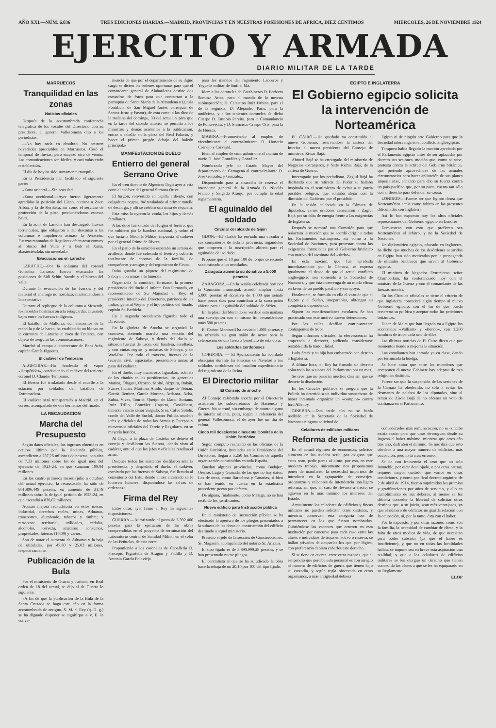AÑO XXI.—NÚM. 6.036 TRES EDICIONES DIARIAS.—MADRID, PROVINCIAS Y EN NUESTRAS POSESIONES DE AFRICA, DIEZ CENTIMOS MIERCOLES, 26 DE NOVIEMBRE 1924
EJERCITO Y ARMADA
DIARIO MILITAR DE LA TARDE
MARRUECOS
Tranquilidad en las zonas
Noticias oficiales
Después de la acostumbrada conferencia telegráfica de los vocales del Directorio con su presidente, el general Vallespinosa dijo a los periodistas:
—No hay nada en absoluto. No ocurren novedades apreciables en Marruecos. Cesó el temporal de lluvias; pero empezó otro de viento. Las comunicaciones son fáciles, y casi todas están restablecidas.
El día de hoy ha sido sumamente tranquilo.
En la Presidencia han facilitado el siguiente parte:
«Zona oriental.—Sin novedad.
«Zona occidental.—Ayer fueron ligeramente agredidas la posición del Llano, cercana a Zoco Arbáa, y la de Kerikera, así como el servicio de protección de la pista, produciéndonos escasas bajas.
En la zona de Larache han descargado lluvias torrenciales, que obligaron a dar descanso a las columnas e impidieron actuase la Aviación. Fuerzas montadas de Regulares efectuaron convoy al blocao del Valle y a Bab el Xaria, abasteciéndola, sin novedad.»
Evacuaciones en Larache
LARACHE.—Por la columna del coronel González Carrasco fueron evacuadas las posiciones de Sidi Sehin, Yacobi y el blocao del valle.
Durante la evacuación de las fuerzas y del material el enemigo no hostilizó, manteniéndose a la expectativa.
Durante el repliegue de la columna a Mexerah, los rebeldes hostilizaron a la retaguardia, causando bajas entre las fuerzas indígenas.
El batallón de Mallorca, con elementos de la mehalla y de la harca, ha establecido un blocao en la carretera de Larache al zoco de Tzelatza, con objeto de asegurar las comunicaciones.
Marchó al campo el interventor de Beni Arós, capitán García Figueras.
El cadáver de Temprano
ALGECIRAS.—Ha fondeado el vapor «Hespérides», conduciendo el cadáver del teniente coronel D. Claudio Temprano.
El féretro fué trasladado desde el muelle a la estación por soldados del batallón de Extremadura.
El cadáver será transportado a Madrid, en el correo, acompañado de dos hermanos del finado.
LA RECAUDACION
Marcha del Presupuesto
Según datos oficiales, los ingresos obtenidos en octubre último por la Hacienda pública, ascendieron a 207,25 millones de pesetas, con alza de 7,33 millones sobre los de igual mes del ejercicio de 1923-24, en que sumaron 199,94 millones.
En los cuatro primeros meses (julio a octubre) del actual ejercicio, la recaudación ha sido de 861.806.449 pesetas, en aumento de 31,78 millones sobre la de igual período de 1923-24, en que ascendió a 830,02 millones.
Acusan mejora recaudatoria en estos meses: industrial, derechos reales, minas, Aduanas, transportes, alumbrado, tabacos y timbre; y retroceso: territorial, utilidades, cédulas, alcoholes, cerveza, azúcares, consumos, propiedades, loterías (10,09) y varios.
Son de notar el aumento de Aduanas y la baja de utilidades, por 47,80 y 25,03 millones, respectivamente.
Publicación de la Bula
Por el ministerio de Gracia y Justicia, en Real orden de 18 del actual, se dijo al de Guerra lo siguiente:
«A fin de que la publicación de la Bula de la Santa Cruzada se haga este año en la forma acostumbrada de antiguo, S. M. el Rey (q. D. g.) se ha dignado disponer se signifique a V. E. la conve-
niencia de que por el departamento de su digno cargo se dicten las órdenes oportunas para que el comandante general de Alabarderos destine dos escuadras de éstos para que concurran a la parroquia de Santa María de la Almudena o Iglesia Pontificia de San Miguel (antes parroquia de Santos Justo y Pastor), de esta corte, a las diez de la mañana del domingo, 30 del actual, y para que en la tarde del sábado anterior se permita a los ministros y demás asistentes a la publicación, entrar a caballo en la plaza del Real Palacio, y hacer el primer pregón debajo del balcón principal.»
MANIFESTACION DE DUELO
Entierro del general Serrano Orive
En el tren directo de Algeciras llegó ayer a esta corte el cadáver del general Serrano Orive.
El furgón, convertido en capilla ardiente, con colgaduras negras, fué trasladado al primer muelle de descarga, y allí se celebró una misa de réquiem.
Esta misa la oyeron la viuda, los hijos y demás familiares.
A las doce fué sacado del furgón el féretro, que iba cubierto por la bandera nacional, y sobre el que lucía la Medalla Militar, impuesta al cadáver por el general Primo de Rivera.
En el patio de la estación esperaba un armón de artillería, donde fué colocado el féretro y cubierto totalmente de coronas de la familia, de compañeros y amigos y del regimiento de Ceuta.
Daba guardia un piquete del regimiento de Saboya, con armas a la funerala.
Organizada la comitiva, formaron la primera presidencia del duelo el Infante Don Fernando, en representación de Su Majestad el Rey; el presidente interino del Directorio, patriarca de las Indias, general Weyler y el hijo político del finado, capitán Sr. Berbiela.
En la segunda presidencia figuraba todo el Directorio.
En la glorieta de Atocha se organizó la comitiva, abriendo marcha una sección del regimiento de Saboya, y detrás del duelo se situaron fuerzas de León, con bandera, enrollada, y con cintas negras, y músicas de Saboya, y de Wad-Ras. Por todo el trayecto, fuerzas de la Guardia civil, espaciadas, presentaban armas al paso del cadáver.
En el duelo, muy numeroso, figuraban, además de los citados en las presidencias, los generales Marina, Olaguer, Orozco, Moltó, Aizpuru, Dabán, Suárez Inclán, Martínez Anido, duque de Tetuán, García Benítez, García Moreno, Ardanaz, Acha, Zubia, Vives, Tourné, Queipo de Llano, Soriano, Ruiz Trillo, González Urqueta, Casalduero, teniente vicario señor Salgado, Sres. Calvo Sotelo, conde del Valle de Suchil, doctor Pulido, muchos jefes y oficiales de todas las Armas y Cuerpos y numerosos oficiales del Tercio y Regulares, en su mayoría heridos.
Al llegar a la plaza de Castelar se detuvo el cortejo y desfilaron las fuerzas, dando vista al cadáver, ante el que los jefes y oficiales rendían el arma.
Después todos los asistentes desfilaron ante la presidencia, y despedido el duelo, el cadáver, escoltado por las fuerzas de Saboya, fué llevado al cementerio del Este, donde al ser enterrado se le hicieron honores, disparándose las salvas de ordenanza.
Firma del Rey
Entre otras, ayer firmó el Rey las siguientes disposiciones:
GUERRA.—Autorizando el gasto de 3.392.400 pesetas para la ejecución de las obras comprendidas en el proyecto de terminación del Laboratorio central de Sanidad Militar en el solar de las Peñuelas, de esta corte.
Proponiendo a los coroneles de Caballería D. Procopio Pignatelli de Aragón y Padilla y D. Antonio García Polavieja
para los mandos del regimiento Lanceros y Yeguada militar de Smil el Má.
Idem a los coroneles de Carabineros D. Perfecto Somoza Arias, para el mando de la novena subinspección; D. Celestino Ruiz Urbina, para el de la segunda; D. Alejandro París, para la undécima, y a los tenientes coroneles de dicho Cuerpo D. Eusebio Pereira, para la Comandancia de Pontevedra, y D. Francisco Crespo Orts, para la de Huesca.
MARINA.—Promoviendo al empleo de vicealmirante al contraalmirante D. Honorio Cornejo y Carvajal.
Idem al empleo de contraalmirante al capitán de navío D. José González y González.
Nombrando jefe de Estado Mayor del departamento de Cartagena al contraalmirante D. José González y González.
Disponiendo pase a situación de reserva el intendente general de la Armada D. Nicolás Franco y Salgado Araujo, por cumplir la edad reglamentaria.
El aguinaldo del soldado
Circular del alcalde de Gijón
GIJON.—El alcalde ha enviado una circular a sus compañeros de toda la provincia, rogándoles que cooperen a la suscripción abierta para el aguinaldo del soldado.
Propone que el 10 por 100 de lo que se recaude sea destinado a los mutilados.
Zaragoza aumenta su donativo a 5.000 pesetas
ZARAGOZA.—En la sesión celebrada hoy por la Comisión municipal, acordó ampliar hasta 5.000 pesetas el donativo de 1.000 que señaló hace pocos días para contribuir a la suscripción abierta para el aguinaldo del soldado de Africa.
En la plaza del Mercado se verificó esta mañana una suscripción con el mismo fin, recaudándose unas 500 pesetas.
El Casino Mercantil ha enviado 1.000 pesetas y ha ofrecido su gran salón de actos para la celebración de una fiesta a beneficio de esta obra.
Los soldados cordobeses
CORDOBA. — El Ayuntamiento ha acordado obsequiar durante las Pascuas de Navidad a los soldados cordobeses del batallón expedicionario del regimiento de la Reina.
El Directorio militar
El Consejo de anoche
Al Consejo celebrado anoche por el Directorio asistieron los subsecretarios de Hacienda y Guerra. No se trató, sin embargo, de asunto alguno de interés saliente, pues, según la referencia del general Vallespinosa, el de ayer fué un día de calma.
Cinco mil doscientos cincuenta Comités de la Unión Patriótica
Según cómputo realizado en las oficinas de la Unión Patriótica, instaladas en la Presidencia del Directorio, llegan a 5.250 los Comités de aquella organización constituídos en toda España.
Quedan algunas provincias, como Badajoz, Orense, Lugo y Granada, de las que no hay datos. Los de otras, como Barcelona y Canarias, si bien se han tenido en cuenta en la estadística precedente pecan por defecto.
De alguna, finalmente, como Málaga, no se han recibido los justificantes.
Nuevo edificio para Instrucción pública
En el ministerio de Instrucción pública se ha efectuado la apertura de los pliegos presentados a la subasta de las obras de construcción del edificio destinado a aquel ministerio.
Presidió el jefe de la sección de Construcciones, Sr. Magasén, acompañado del notario Sr. Arizain.
El tipo fijado es de 3.890.999,28 pesetas, y se han presentado nueve pliegos.
El contratista al que se ha adjudicado la obra hace la rebaja de un 20,10 por 100 del tipo fijado.
EGIPTO E INGLATERRA
El Gobierno egipcio solicita la intervención de Norteamérica
EL CAIRO.—Ha quedado ya constituído el nuevo Gobierno, reservándose la cartera del Interior el nuevo presidente del Consejo de ministros, Ziwar Bajá.
Ahmed Bajá se ha encargado del ministerio de Negocios extranjeros, y Sade Kichia Bajá, de la cartera de Guerra.
Interrogado por los periodistas, Zaglul Bajá ha declarado que su retirada del Poder se hallaba inspirada en el sentimiento de evitar a su patria posibles peligros, que contaba alejar con la dimisión del Gobierno por él presidido.
En la sesión celebrada en la Cámara de diputados, varios oradores censuraron a Zaglul Bajá por su falta de energía frente a las exigencias de Inglaterra.
Después se nombró una Comisión para que redactara la moción que se acordó dirigir a todos los Parlamentos extranjeros, así como a la Sociedad de Naciones, para protestar contra las exigencias formuladas por el Gobierno británico con motivo del asesinato del «sirdar».
En esta moción, que fué aprobada inmediatamente por la Cámara, se expresa igualmente el deseo de que el actual conflicto angloegipcio sea sometido a la Sociedad de Naciones, y que ésta intervenga de un modo eficaz en favor de un pueblo pacífico y sin apoyo.
Finalmente, se formula en ella el voto de que el Egipto y el Sudán, inseparables, obtengan su completa independencia.
Siguen las manifestaciones escolares. Se han practicado con este motivo nuevas detenciones.
Por las calles desfilan continuamente contingentes de tropa.
Según informes oficiales, la efervescencia ha empezado a decrecer, pudiendo considerarse restablecida la tranquilidad.
Lady Stack y su hija han embarcado con destino a Inglaterra.
A última hora, el Rey ha firmado un decreto aplazando las sesiones del Parlamento por un mes.
Se cree que no pasarán muchos días sin que se decrete la disolución.
En los Círculos políticos se asegura que la Policía ha detenido a un individuo sospechoso de haber intentado organizar un «complot» contra lord Allenby.
GINEBRA.—Esta tarde aún no se había recibido en la Secretaría de la Sociedad de Naciones ninguna solicitud de
Egipto ni de ningún otro Gobierno para que la Sociedad intervenga en el conflicto angloegipcio.
Tampoco había llegado la moción aprobada por el Parlamento egipcio antes de ser aplazadas por decreto sus sesiones, moción que, como se sabe, protesta contra la actitud del Gobierno británico, que pretende aprovecharse de las actuales circunstancias para hacer aplicación de sus planes imperialistas, echando para ello su fuerza contra un país pacífico que, por su parte, cuenta tan sólo con el derecho para defender su causa.
LONDRES.—Parece ser que Egipto desea que Norteamérica actúe como árbitro en las presentes dificultades con Inglaterra.
Así lo han expuesto hoy los altos oficiales representantes del Gobierno egipcio en Londres.
Demuestran con esto que prefieren sea Norteamérica el árbitro, y no la Sociedad de Naciones.
Un diplomático egipcio, educado en Inglaterra, ha dicho que muchos de los desórdenes ocurridos en Egipto han sido motivados por la propaganda de oficiales británicos que sirven al Gobierno egipcio.
El ministro de Negocios Extranjeros, señor Chamberlain, ha conferenciado hoy con el ministro de la Guerra y con el comandante de las fuerzas navales.
En los Círculos oficiales se tiene el criterio de que Inglaterra concederá algún tiempo al nuevo Gobierno egipcio, con el fin de que pueda concretar su política y aceptar todas las peticiones británicas.
Dicen de Malta que han llegado ya a Egipto los acorazados «Valliant» y «Benbo», con 1.200 hombres de tropa cada uno de ellos.
Las últimas noticias de El Cairo dicen que por momentos tiende a mejorar la situación.
Los estudiantes han entrado ya en clase, dando por terminada la huelga.
Se hace notar que entre los miembros que componen el nuevo Gabinete hay adeptos de tres religiones distintas.
Parece ser que la suspensión de las sesiones de la Cámara ha obedecido, no sólo a evitar los desmanes de palabra de los diputados, sino al temor de Ziwar Bajá de no obtener un voto de confianza en el Parlamento.
Celadores de edificios militares
Reforma de justicia
En el actual régimen de economías, solicitar aumento en los sueldos sería, por exiguos que éstos sean, pedir peras al olmo; por eso, en este modesto trabajo, únicamente nos proponemos poner de manifiesto la necesidad imperiosa de introducir en la agrupación de conserjes, ordenanzas y celadores de Intendencia una ligera reforma, sin que, en caso de llevarse a efecto, se agraven en lo más mínimo los intereses del Estado.
Actualmente los celadores de edificios y fincas militares no pueden solicitar otros destinos, y mientras conservan esta categoría han de permanecer en los que fueron nombrados. Cubriéndose las vacantes que ocurren en esta institución por concurso para cada caso entre las clases e individuos de tropa en activo o reserva, se hallan privados de ocuparlas los que, por lógica, con preferencia debiera caberles este derecho.
Si se tiene en cuenta, entre otras razones, que el estipendio que percibe esta personal es con arreglo al número de edificios de guerra que tienen bajo su custodia, y según regla observada en otros organismos, a más antigüedad debiera
concedérseles más remuneración, no se concibe exista razón para que unos devenguen desde su ingreso el haber máximo, mientras que otros año tras año, disfruten el mínimo. Se nos dirá que esto obedece a una mayor número de edificios, más ocupación; pero nada más erróneo.
Se da con frecuencia el caso que un solo inmueble, por estar desalojado, o por otras causas, requiere mayor cuidado que varios en otras condiciones, y como por Real decreto orgánico de 2 de abril de 1914, fueron suprimidos los premios y gratificaciones por años de servicio, y ello en cumplimiento de sus deberes, al menos se les debiera conceder la libertad de solicitar otros destinos que, a su juicio, sean más ventajosos, ya que el número de edificios no guarda relación con la ocupación, ni, por lo tanto, ésta con el haber.
Por lo expuesto, y por otras razones, como son la familia, la necesidad de cambiar de clima, y la falta de otros medios de vida, de que necesitan para poder subsistir (ya que el haber es insuficiente), y que no en todas las localidades hallan, se impone sea en breve esta aspiración una realidad, y que a los celadores de edificios militares se les otorgue un derecho que tienen concedido las clases a que se les ha equiparado en su Reglamento.
LLOP